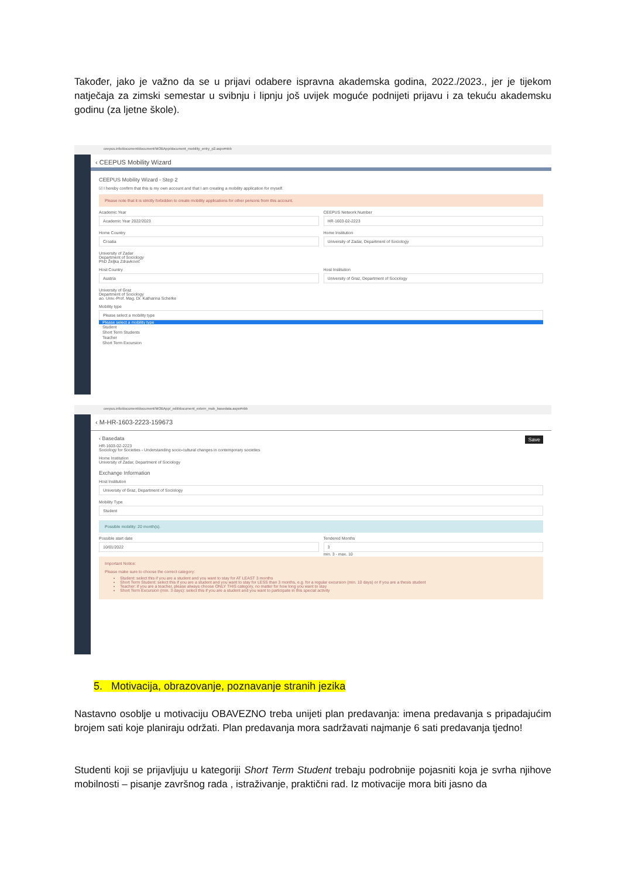Također, jako je važno da se u prijavi odabere ispravna akademska godina, 2022./2023., jer je tijekom natječaja za zimski semestar u svibnju i lipnju još uvijek moguće podnijeti prijavu i za tekuću akademsku godinu (za ljetne škole).
ceepus.info/document/document/MOBApp/document_mobility_entry_p2.aspx#nbb
‹ CEEPUS Mobility Wizard
CEEPUS Mobility Wizard - Step 2
☑ I hereby confirm that this is my own account and that I am creating a mobility application for myself.
Please note that it is strictly forbidden to create mobility applications for other persons from this account.
Academic Year
Academic Year 2022/2023
CEEPUS Network Number
HR-1603-02-2223
Home Country
Croatia
Home Institution
University of Zadar, Department of Sociology
University of Zadar
Department of Sociology
PhD Željka Zdravković
Host Country
Austria
Host Institution
University of Graz, Department of Sociology
University of Graz
Department of Sociology
ao. Univ.-Prof. Mag. Dr. Katharina Scherke
Mobility type
Please select a mobility type
Please select a mobility type
Student
Short Term Students
Teacher
Short Term Excursion
ceepus.info/document/document/MOBApp/_edit/document_extern_mob_basedata.aspx#nbb
‹ M-HR-1603-2223-159673
‹ Basedata Save
HR-1603-02-2223
Sociology for Societies - Understanding socio-cultural changes in contemporary societies
Home Institution
University of Zadar, Department of Sociology
Exchange Information
Host Institution
University of Graz, Department of Sociology
Mobility Type
Student
Possible mobility: 20 month(s).
Possible start date
10/01/2022
Tendered Months
3
min. 3 - max. 10
Important Notice:
Please make sure to choose the correct category:
Student: select this if you are a student and you want to stay for AT LEAST 3 months
Short Term Student: select this if you are a student and you want to stay for LESS than 3 months, e.g. for a regular excursion (min. 10 days) or if you are a thesis student
Teacher: if you are a teacher, please always choose ONLY THIS category, no matter for how long you want to stay
Short Term Excursion (min. 3 days): select this if you are a student and you want to participate in this special activity
5. Motivacija, obrazovanje, poznavanje stranih jezika
Nastavno osoblje u motivaciju OBAVEZNO treba unijeti plan predavanja: imena predavanja s pripadajućim brojem sati koje planiraju održati. Plan predavanja mora sadržavati najmanje 6 sati predavanja tjedno!
Studenti koji se prijavljuju u kategoriji Short Term Student trebaju podrobnije pojasniti koja je svrha njihove mobilnosti – pisanje završnog rada , istraživanje, praktični rad. Iz motivacije mora biti jasno da